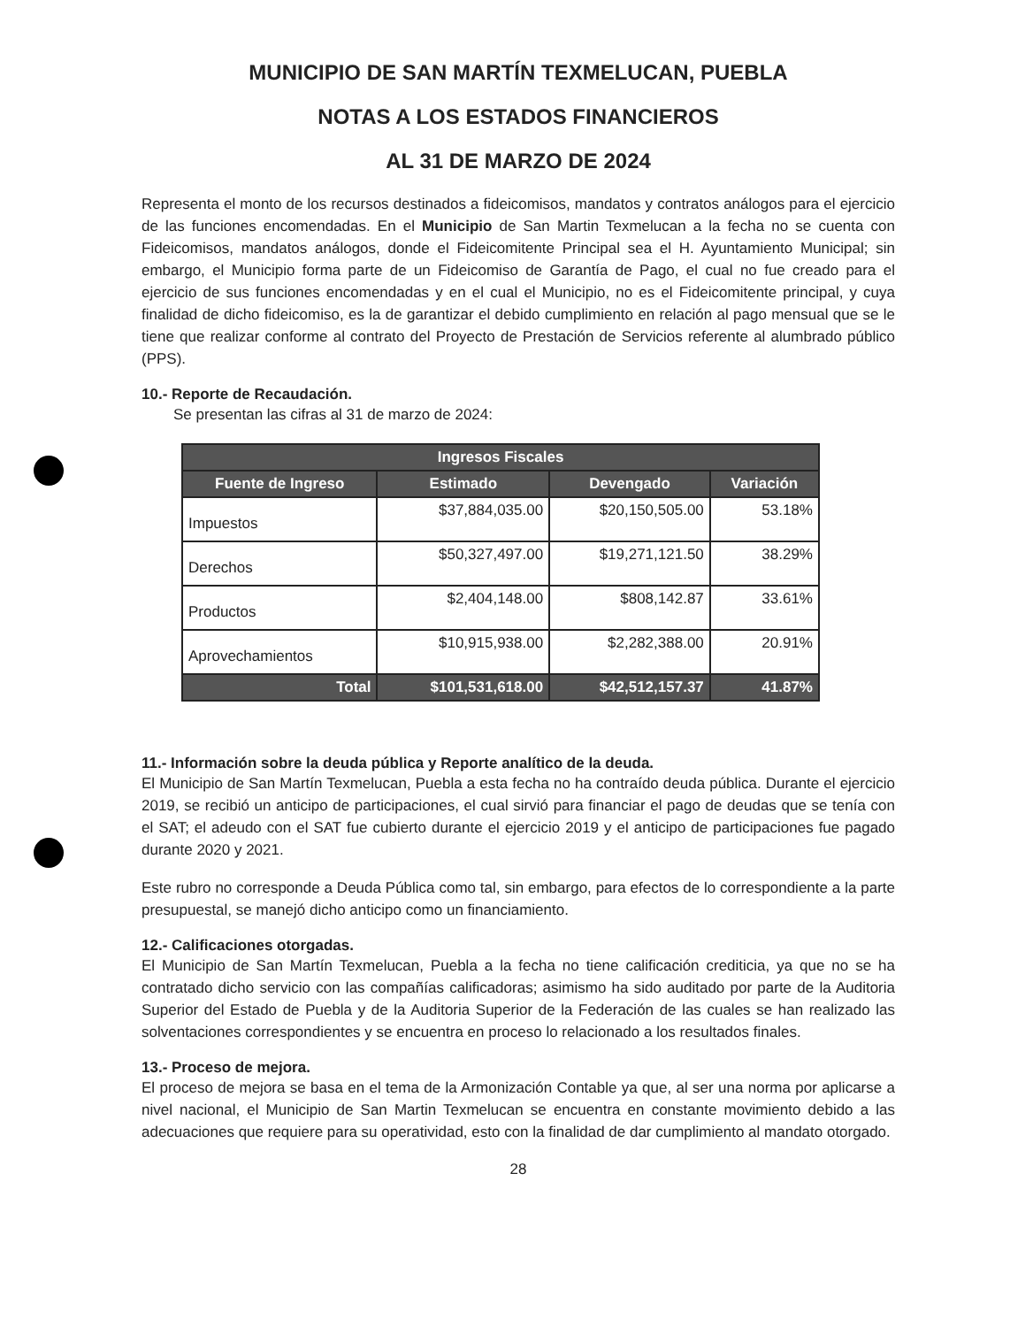MUNICIPIO DE SAN MARTÍN TEXMELUCAN, PUEBLA
NOTAS A LOS ESTADOS FINANCIEROS
AL 31 DE MARZO DE 2024
Representa el monto de los recursos destinados a fideicomisos, mandatos y contratos análogos para el ejercicio de las funciones encomendadas. En el Municipio de San Martin Texmelucan a la fecha no se cuenta con Fideicomisos, mandatos análogos, donde el Fideicomitente Principal sea el H. Ayuntamiento Municipal; sin embargo, el Municipio forma parte de un Fideicomiso de Garantía de Pago, el cual no fue creado para el ejercicio de sus funciones encomendadas y en el cual el Municipio, no es el Fideicomitente principal, y cuya finalidad de dicho fideicomiso, es la de garantizar el debido cumplimiento en relación al pago mensual que se le tiene que realizar conforme al contrato del Proyecto de Prestación de Servicios referente al alumbrado público (PPS).
10.- Reporte de Recaudación.
Se presentan las cifras al 31 de marzo de 2024:
| Ingresos Fiscales | | | |
| --- | --- | --- | --- |
| Fuente de Ingreso | Estimado | Devengado | Variación |
| Impuestos | $37,884,035.00 | $20,150,505.00 | 53.18% |
| Derechos | $50,327,497.00 | $19,271,121.50 | 38.29% |
| Productos | $2,404,148.00 | $808,142.87 | 33.61% |
| Aprovechamientos | $10,915,938.00 | $2,282,388.00 | 20.91% |
| Total | $101,531,618.00 | $42,512,157.37 | 41.87% |
11.- Información sobre la deuda pública y Reporte analítico de la deuda.
El Municipio de San Martín Texmelucan, Puebla a esta fecha no ha contraído deuda pública. Durante el ejercicio 2019, se recibió un anticipo de participaciones, el cual sirvió para financiar el pago de deudas que se tenía con el SAT; el adeudo con el SAT fue cubierto durante el ejercicio 2019 y el anticipo de participaciones fue pagado durante 2020 y 2021.
Este rubro no corresponde a Deuda Pública como tal, sin embargo, para efectos de lo correspondiente a la parte presupuestal, se manejó dicho anticipo como un financiamiento.
12.- Calificaciones otorgadas.
El Municipio de San Martín Texmelucan, Puebla a la fecha no tiene calificación crediticia, ya que no se ha contratado dicho servicio con las compañías calificadoras; asimismo ha sido auditado por parte de la Auditoria Superior del Estado de Puebla y de la Auditoria Superior de la Federación de las cuales se han realizado las solventaciones correspondientes y se encuentra en proceso lo relacionado a los resultados finales.
13.- Proceso de mejora.
El proceso de mejora se basa en el tema de la Armonización Contable ya que, al ser una norma por aplicarse a nivel nacional, el Municipio de San Martin Texmelucan se encuentra en constante movimiento debido a las adecuaciones que requiere para su operatividad, esto con la finalidad de dar cumplimiento al mandato otorgado.
28